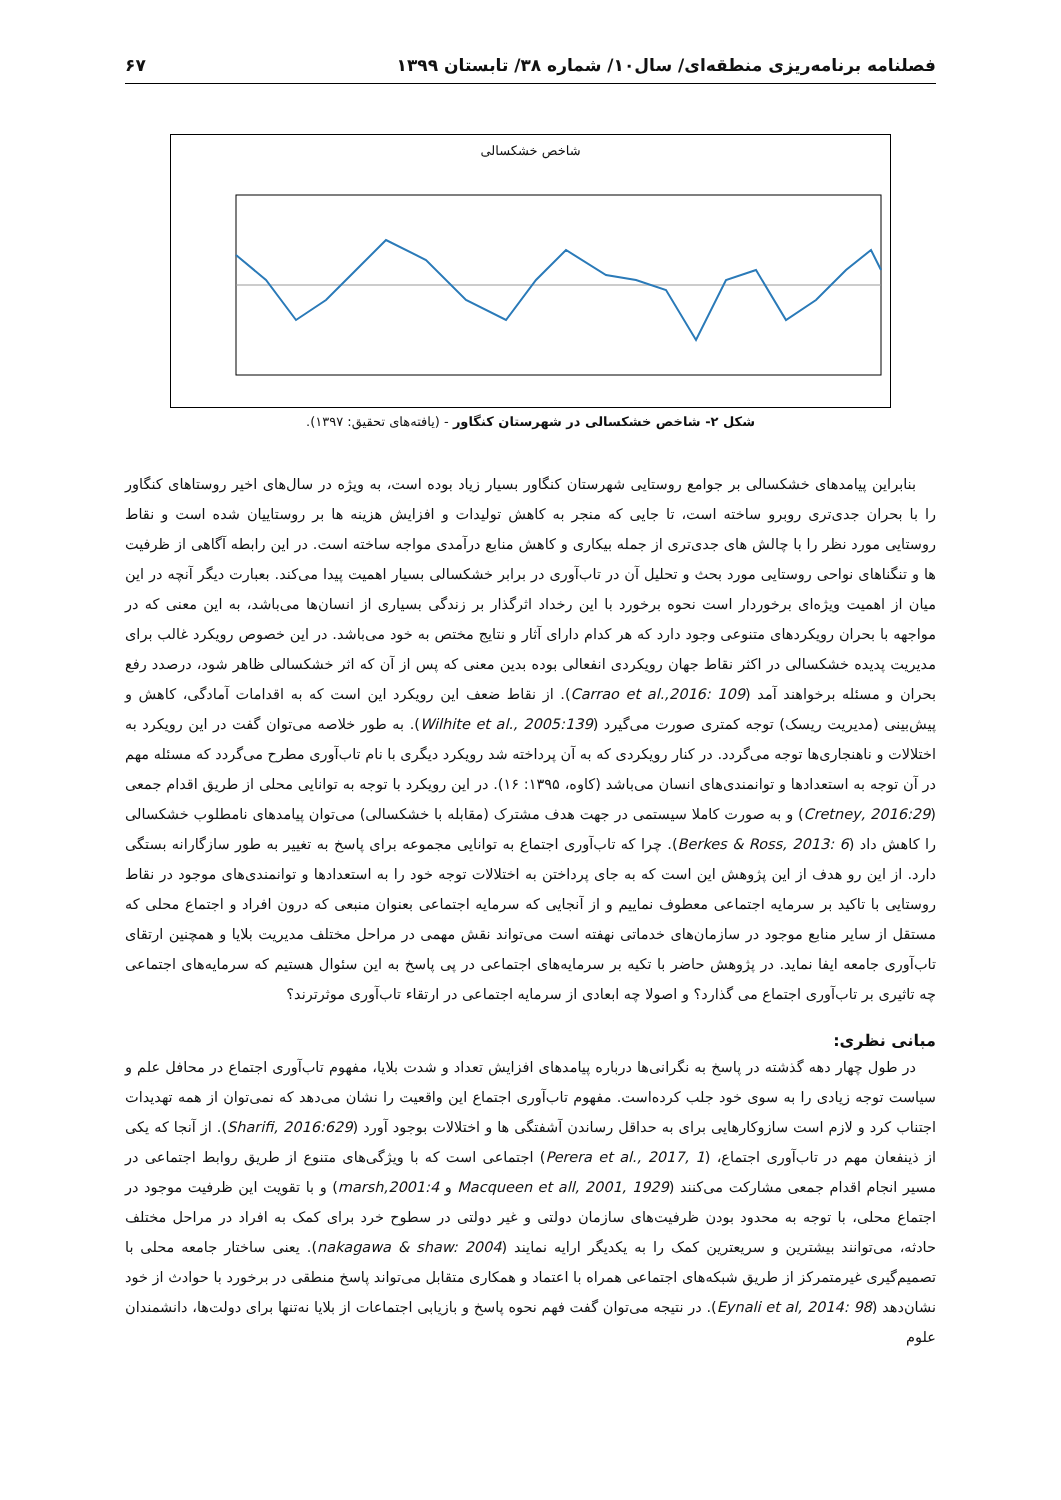فصلنامه برنامه‌ریزی منطقه‌ای/ سال۱۰/ شماره ۳۸/ تابستان ۱۳۹۹ ۶۷
شاخص خشکسالی
شکل ۲- شاخص خشکسالی در شهرستان کنگاور - (یافته‌های تحقیق: ۱۳۹۷).
بنابراین پیامدهای خشکسالی بر جوامع روستایی شهرستان کنگاور بسیار زیاد بوده است، به ویژه در سال‌های اخیر روستاهای کنگاور را با بحران جدی‌تری روبرو ساخته است، تا جایی که منجر به کاهش تولیدات و افزایش هزینه ها بر روستاییان شده است و نقاط روستایی مورد نظر را با چالش های جدی‌تری از جمله بیکاری و کاهش منابع درآمدی مواجه ساخته است. در این رابطه آگاهی از ظرفیت ها و تنگناهای نواحی روستایی مورد بحث و تحلیل آن در تاب‌آوری در برابر خشکسالی بسیار اهمیت پیدا می‌کند. بعبارت دیگر آنچه در این میان از اهمیت ویژه‌ای برخوردار است نحوه برخورد با این رخداد اثرگذار بر زندگی بسیاری از انسان‌ها می‌باشد، به این معنی که در مواجهه با بحران رویکردهای متنوعی وجود دارد که هر کدام دارای آثار و نتایج مختص به خود می‌باشد. در این خصوص رویکرد غالب برای مدیریت پدیده خشکسالی در اکثر نقاط جهان رویکردی انفعالی بوده بدین معنی که پس از آن که اثر خشکسالی ظاهر شود، درصدد رفع بحران و مسئله برخواهند آمد (Carrao et al.,2016: 109). از نقاط ضعف این رویکرد این است که به اقدامات آمادگی، کاهش و پیش‌بینی (مدیریت ریسک) توجه کمتری صورت می‌گیرد (Wilhite et al., 2005:139). به طور خلاصه می‌توان گفت در این رویکرد به اختلالات و ناهنجاری‌ها توجه می‌گردد. در کنار رویکردی که به آن پرداخته شد رویکرد دیگری با نام تاب‌آوری مطرح می‌گردد که مسئله مهم در آن توجه به استعدادها و توانمندی‌های انسان می‌باشد (کاوه، ۱۳۹۵: ۱۶). در این رویکرد با توجه به توانایی محلی از طریق اقدام جمعی (Cretney, 2016:29) و به صورت کاملا سیستمی در جهت هدف مشترک (مقابله با خشکسالی) می‌توان پیامدهای نامطلوب خشکسالی را کاهش داد (Berkes & Ross, 2013: 6). چرا که تاب‌آوری اجتماع به توانایی مجموعه برای پاسخ به تغییر به طور سازگارانه بستگی دارد. از این رو هدف از این پژوهش این است که به جای پرداختن به اختلالات توجه خود را به استعدادها و توانمندی‌های موجود در نقاط روستایی با تاکید بر سرمایه اجتماعی معطوف نماییم و از آنجایی که سرمایه اجتماعی بعنوان منبعی که درون افراد و اجتماع محلی که مستقل از سایر منابع موجود در سازمان‌های خدماتی نهفته است می‌تواند نقش مهمی در مراحل مختلف مدیریت بلایا و همچنین ارتقای تاب‌آوری جامعه ایفا نماید. در پژوهش حاضر با تکیه بر سرمایه‌های اجتماعی در پی پاسخ به این سئوال هستیم که سرمایه‌های اجتماعی چه تاثیری بر تاب‌آوری اجتماع می گذارد؟ و اصولا چه ابعادی از سرمایه اجتماعی در ارتقاء تاب‌آوری موثرترند؟
مبانی نظری:
در طول چهار دهه گذشته در پاسخ به نگرانی‌ها درباره پیامدهای افزایش تعداد و شدت بلایا، مفهوم تاب‌آوری اجتماع در محافل علم و سیاست توجه زیادی را به سوی خود جلب کرده‌است. مفهوم تاب‌آوری اجتماع این واقعیت را نشان می‌دهد که نمی‌توان از همه تهدیدات اجتناب کرد و لازم است سازوکارهایی برای به حداقل رساندن آشفتگی ها و اختلالات بوجود آورد (Sharifi, 2016:629). از آنجا که یکی از ذینفعان مهم در تاب‌آوری اجتماع، (Perera et al., 2017, 1) اجتماعی است که با ویژگی‌های متنوع از طریق روابط اجتماعی در مسیر انجام اقدام جمعی مشارکت می‌کنند (Macqueen et all, 2001, 1929 و marsh,2001:4) و با تقویت این ظرفیت موجود در اجتماع محلی، با توجه به محدود بودن ظرفیت‌های سازمان دولتی و غیر دولتی در سطوح خرد برای کمک به افراد در مراحل مختلف حادثه، می‌توانند بیشترین و سریعترین کمک را به یکدیگر ارایه نمایند (nakagawa & shaw: 2004). یعنی ساختار جامعه محلی با تصمیم‌گیری غیرمتمرکز از طریق شبکه‌های اجتماعی همراه با اعتماد و همکاری متقابل می‌تواند پاسخ منطقی در برخورد با حوادث از خود نشان‌دهد (Eynali et al, 2014: 98). در نتیجه می‌توان گفت فهم نحوه پاسخ و بازیابی اجتماعات از بلایا نه‌تنها برای دولت‌ها، دانشمندان علوم